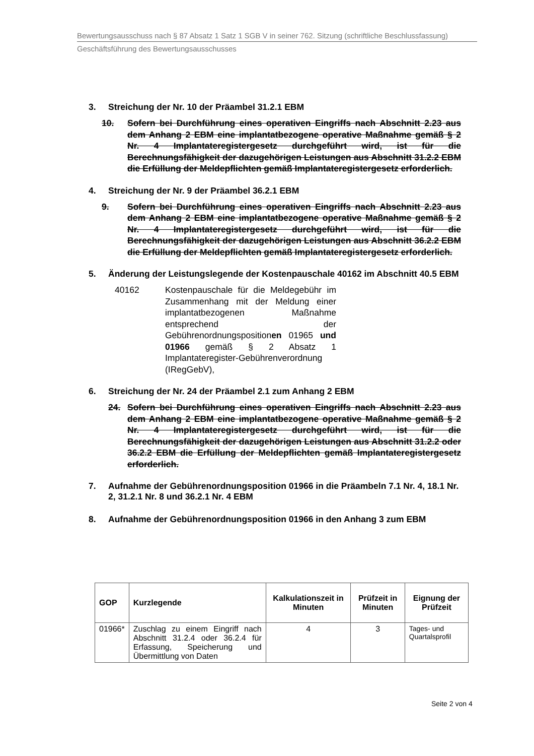Bewertungsausschuss nach § 87 Absatz 1 Satz 1 SGB V in seiner 762. Sitzung (schriftliche Beschlussfassung)
Geschäftsführung des Bewertungsausschusses
3. Streichung der Nr. 10 der Präambel 31.2.1 EBM
10. Sofern bei Durchführung eines operativen Eingriffs nach Abschnitt 2.23 aus dem Anhang 2 EBM eine implantatbezogene operative Maßnahme gemäß § 2 Nr. 4 Implantateregistergesetz durchgeführt wird, ist für die Berechnungsfähigkeit der dazugehörigen Leistungen aus Abschnitt 31.2.2 EBM die Erfüllung der Meldepflichten gemäß Implantateregistergesetz erforderlich.
4. Streichung der Nr. 9 der Präambel 36.2.1 EBM
9. Sofern bei Durchführung eines operativen Eingriffs nach Abschnitt 2.23 aus dem Anhang 2 EBM eine implantatbezogene operative Maßnahme gemäß § 2 Nr. 4 Implantateregistergesetz durchgeführt wird, ist für die Berechnungsfähigkeit der dazugehörigen Leistungen aus Abschnitt 36.2.2 EBM die Erfüllung der Meldepflichten gemäß Implantateregistergesetz erforderlich.
5. Änderung der Leistungslegende der Kostenpauschale 40162 im Abschnitt 40.5 EBM
40162 Kostenpauschale für die Meldegebühr im Zusammenhang mit der Meldung einer implantatbezogenen Maßnahme entsprechend der Gebührenordnungspositionen 01965 und 01966 gemäß § 2 Absatz 1 Implantateregister-Gebührenverordnung (IRegGebV),
6. Streichung der Nr. 24 der Präambel 2.1 zum Anhang 2 EBM
24. Sofern bei Durchführung eines operativen Eingriffs nach Abschnitt 2.23 aus dem Anhang 2 EBM eine implantatbezogene operative Maßnahme gemäß § 2 Nr. 4 Implantateregistergesetz durchgeführt wird, ist für die Berechnungsfähigkeit der dazugehörigen Leistungen aus Abschnitt 31.2.2 oder 36.2.2 EBM die Erfüllung der Meldepflichten gemäß Implantateregistergesetz erforderlich.
7. Aufnahme der Gebührenordnungsposition 01966 in die Präambeln 7.1 Nr. 4, 18.1 Nr. 2, 31.2.1 Nr. 8 und 36.2.1 Nr. 4 EBM
8. Aufnahme der Gebührenordnungsposition 01966 in den Anhang 3 zum EBM
| GOP | Kurzlegende | Kalkulationszeit in Minuten | Prüfzeit in Minuten | Eignung der Prüfzeit |
| --- | --- | --- | --- | --- |
| 01966* | Zuschlag zu einem Eingriff nach Abschnitt 31.2.4 oder 36.2.4 für Erfassung, Speicherung und Übermittlung von Daten | 4 | 3 | Tages- und Quartalsprofil |
Seite 2 von 4